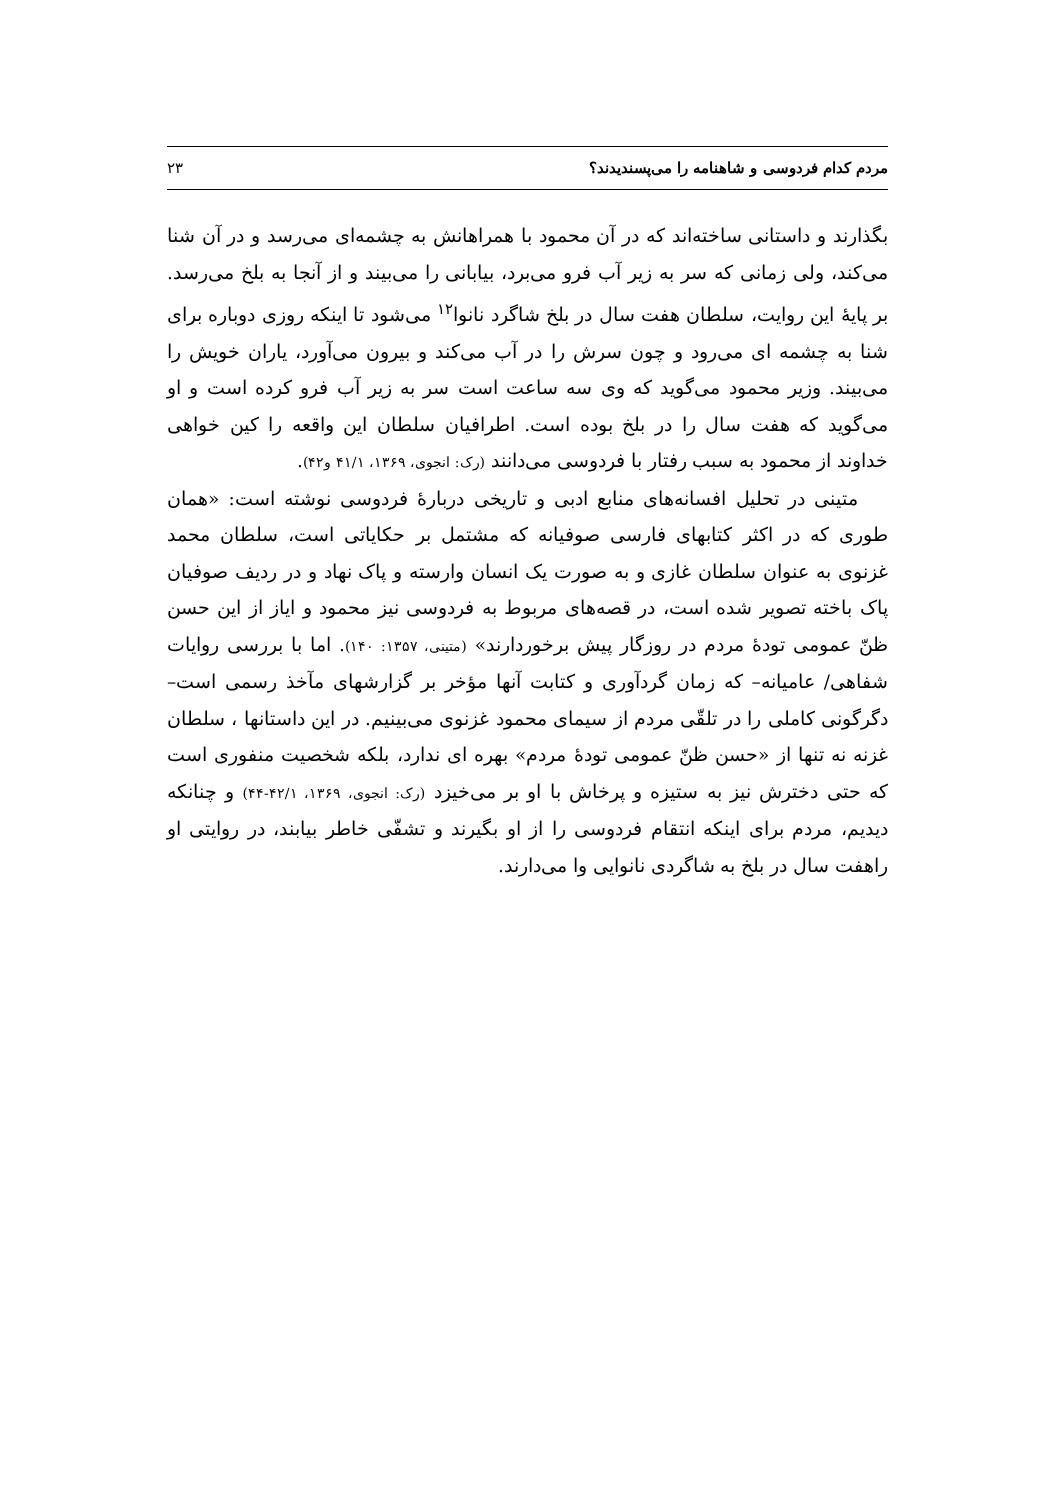مردم کدام فردوسی و شاهنامه را می‌پسندیدند؟ ۲۳
بگذارند و داستانی ساخته‌اند که در آن محمود با همراهانش به چشمه‌ای می‌رسد و در آن شنا می‌کند، ولی زمانی که سر به زیر آب فرو می‌برد، بیابانی را می‌بیند و از آنجا به بلخ می‌رسد. بر پایهٔ این روایت، سلطان هفت سال در بلخ شاگرد نانوا<sup>۱۲</sup> می‌شود تا اینکه روزی دوباره برای شنا به چشمه ای می‌رود و چون سرش را در آب می‌کند و بیرون می‌آورد، یاران خویش را می‌بیند. وزیر محمود می‌گوید که وی سه ساعت است سر به زیر آب فرو کرده است و او می‌گوید که هفت سال را در بلخ بوده است. اطرافیان سلطان این واقعه را کین خواهی خداوند از محمود به سبب رفتار با فردوسی می‌دانند (رک: انجوی، ۱۳۶۹، ۴۱/۱ و۴۲).
متینی در تحلیل افسانه‌های منابع ادبی و تاریخی دربارهٔ فردوسی نوشته است: «همان طوری که در اکثر کتابهای فارسی صوفیانه که مشتمل بر حکایاتی است، سلطان محمد غزنوی به عنوان سلطان غازی و به صورت یک انسان وارسته و پاک نهاد و در ردیف صوفیان پاک باخته تصویر شده است، در قصه‌های مربوط به فردوسی نیز محمود و ایاز از این حسن ظنّ عمومی تودهٔ مردم در روزگار پیش برخوردارند» (متینی، ۱۳۵۷: ۱۴۰). اما با بررسی روایات شفاهی/ عامیانه– که زمان گردآوری و کتابت آنها مؤخر بر گزارشهای مآخذ رسمی است– دگرگونی کاملی را در تلقّی مردم از سیمای محمود غزنوی می‌بینیم. در این داستانها ، سلطان غزنه نه تنها از «حسن ظنّ عمومی تودهٔ مردم» بهره ای ندارد، بلکه شخصیت منفوری است که حتی دخترش نیز به ستیزه و پرخاش با او بر می‌خیزد (رک: انجوی، ۱۳۶۹، ۴۲/۱-۴۴) و چنانکه دیدیم، مردم برای اینکه انتقام فردوسی را از او بگیرند و تشفّی خاطر بیابند، در روایتی او راهفت سال در بلخ به شاگردی نانوایی وا می‌دارند.